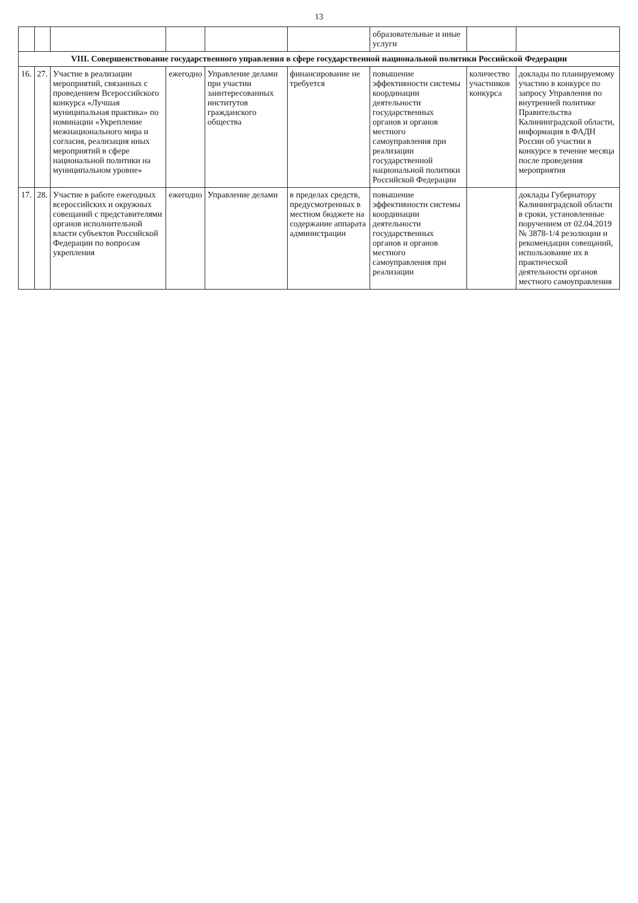13
| | | | | | | образовательные и иные услуги | | |
| VIII. Совершенствование государственного управления в сфере государственной национальной политики Российской Федерации | | | | | | | | |
| 16. | 27. | Участие в реализации мероприятий, связанных с проведением Всероссийского конкурса «Лучшая муниципальная практика» по номинации «Укрепление межнационального мира и согласия, реализация иных мероприятий в сфере национальной политики на муниципальном уровне» | ежегодно | Управление делами при участии заинтересованных институтов гражданского общества | финансирование не требуется | повышение эффективности системы координации деятельности государственных органов и органов местного самоуправления при реализации государственной национальной политики Российской Федерации | количество участников конкурса | доклады по планируемому участию в конкурсе по запросу Управления по внутренней политике Правительства Калининградской области, информация в ФАДН России об участии в конкурсе в течение месяца после проведения мероприятия |
| 17. | 28. | Участие в работе ежегодных всероссийских и окружных совещаний с представителями органов исполнительной власти субъектов Российской Федерации по вопросам укрепления | ежегодно | Управление делами | в пределах средств, предусмотренных в местном бюджете на содержание аппарата администрации | повышение эффективности системы координации деятельности государственных органов и органов местного самоуправления при реализации | | доклады Губернатору Калининградской области в сроки, установленные поручением от 02.04.2019 № 3878-1/4 резолюции и рекомендации совещаний, использование их в практической деятельности органов местного самоуправления |